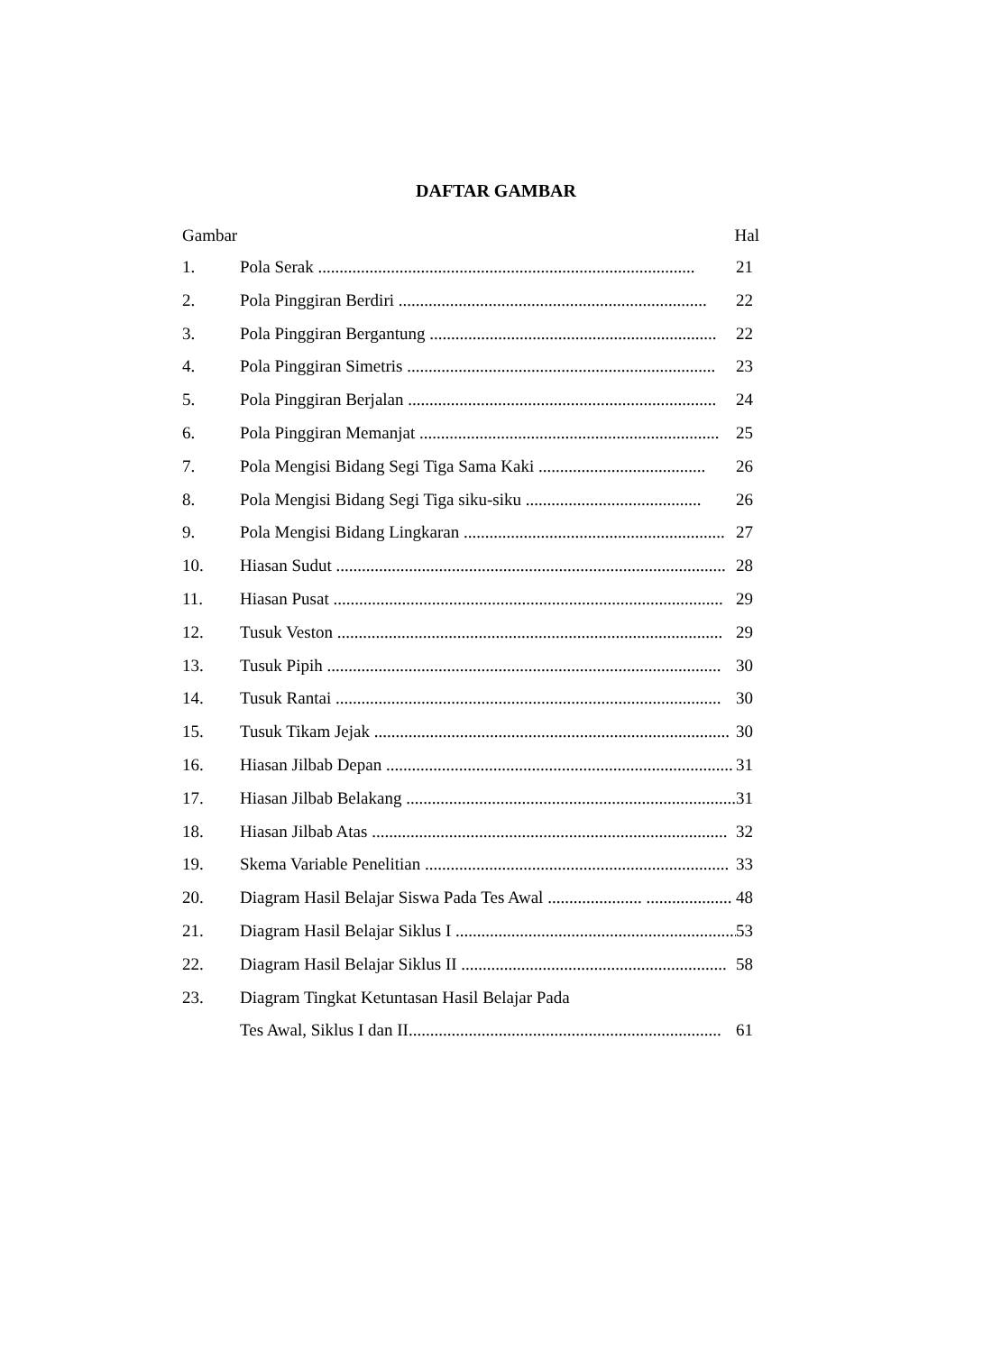DAFTAR GAMBAR
Gambar Hal
1. Pola Serak ........................................................................................ 21
2. Pola Pinggiran Berdiri ........................................................................ 22
3. Pola Pinggiran Bergantung ................................................................... 22
4. Pola Pinggiran Simetris ........................................................................ 23
5. Pola Pinggiran Berjalan ........................................................................ 24
6. Pola Pinggiran Memanjat ...................................................................... 25
7. Pola Mengisi Bidang Segi Tiga Sama Kaki ....................................... 26
8. Pola Mengisi Bidang Segi Tiga siku-siku ......................................... 26
9. Pola Mengisi Bidang Lingkaran ............................................................. 27
10. Hiasan Sudut ........................................................................................... 28
11. Hiasan Pusat ........................................................................................... 29
12. Tusuk Veston .......................................................................................... 29
13. Tusuk Pipih ............................................................................................ 30
14. Tusuk Rantai .......................................................................................... 30
15. Tusuk Tikam Jejak ................................................................................... 30
16. Hiasan Jilbab Depan ................................................................................. 31
17. Hiasan Jilbab Belakang ............................................................................. 31
18. Hiasan Jilbab Atas ................................................................................... 32
19. Skema Variable Penelitian ....................................................................... 33
20. Diagram Hasil Belajar Siswa Pada Tes Awal ...................... .................... 48
21. Diagram Hasil Belajar Siklus I .................................................................. 53
22. Diagram Hasil Belajar Siklus II .............................................................. 58
23. Diagram Tingkat Ketuntasan Hasil Belajar Pada
Tes Awal, Siklus I dan II......................................................................... 61